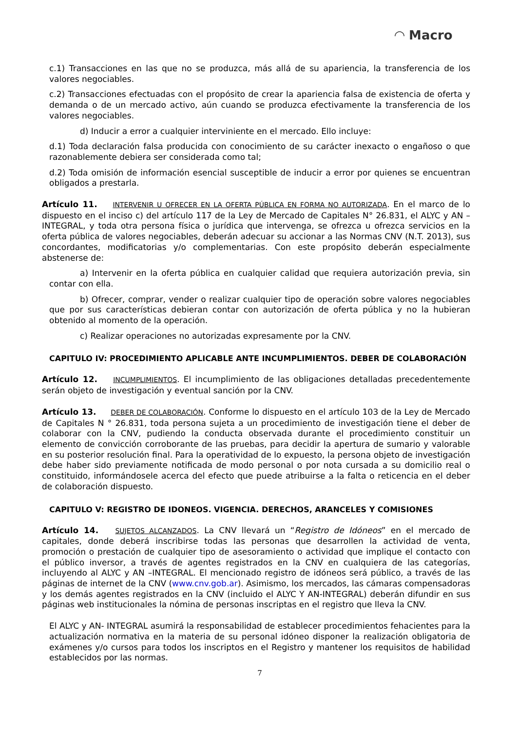◠ Macro
c.1) Transacciones en las que no se produzca, más allá de su apariencia, la transferencia de los valores negociables.
c.2) Transacciones efectuadas con el propósito de crear la apariencia falsa de existencia de oferta y demanda o de un mercado activo, aún cuando se produzca efectivamente la transferencia de los valores negociables.
d) Inducir a error a cualquier interviniente en el mercado. Ello incluye:
d.1) Toda declaración falsa producida con conocimiento de su carácter inexacto o engañoso o que razonablemente debiera ser considerada como tal;
d.2) Toda omisión de información esencial susceptible de inducir a error por quienes se encuentran obligados a prestarla.
Artículo 11. INTERVENIR U OFRECER EN LA OFERTA PÚBLICA EN FORMA NO AUTORIZADA. En el marco de lo dispuesto en el inciso c) del artículo 117 de la Ley de Mercado de Capitales N° 26.831, el ALYC y AN –INTEGRAL, y toda otra persona física o jurídica que intervenga, se ofrezca u ofrezca servicios en la oferta pública de valores negociables, deberán adecuar su accionar a las Normas CNV (N.T. 2013), sus concordantes, modificatorias y/o complementarias. Con este propósito deberán especialmente abstenerse de:
a) Intervenir en la oferta pública en cualquier calidad que requiera autorización previa, sin contar con ella.
b) Ofrecer, comprar, vender o realizar cualquier tipo de operación sobre valores negociables que por sus características debieran contar con autorización de oferta pública y no la hubieran obtenido al momento de la operación.
c) Realizar operaciones no autorizadas expresamente por la CNV.
CAPITULO IV: PROCEDIMIENTO APLICABLE ANTE INCUMPLIMIENTOS. DEBER DE COLABORACIÓN
Artículo 12. INCUMPLIMIENTOS. El incumplimiento de las obligaciones detalladas precedentemente serán objeto de investigación y eventual sanción por la CNV.
Artículo 13. DEBER DE COLABORACIÓN. Conforme lo dispuesto en el artículo 103 de la Ley de Mercado de Capitales N ° 26.831, toda persona sujeta a un procedimiento de investigación tiene el deber de colaborar con la CNV, pudiendo la conducta observada durante el procedimiento constituir un elemento de convicción corroborante de las pruebas, para decidir la apertura de sumario y valorable en su posterior resolución final. Para la operatividad de lo expuesto, la persona objeto de investigación debe haber sido previamente notificada de modo personal o por nota cursada a su domicilio real o constituido, informándosele acerca del efecto que puede atribuirse a la falta o reticencia en el deber de colaboración dispuesto.
CAPITULO V: REGISTRO DE IDONEOS. VIGENCIA. DERECHOS, ARANCELES Y COMISIONES
Artículo 14. SUJETOS ALCANZADOS. La CNV llevará un “Registro de Idóneos” en el mercado de capitales, donde deberá inscribirse todas las personas que desarrollen la actividad de venta, promoción o prestación de cualquier tipo de asesoramiento o actividad que implique el contacto con el público inversor, a través de agentes registrados en la CNV en cualquiera de las categorías, incluyendo al ALYC y AN –INTEGRAL. El mencionado registro de idóneos será público, a través de las páginas de internet de la CNV (www.cnv.gob.ar). Asimismo, los mercados, las cámaras compensadoras y los demás agentes registrados en la CNV (incluido el ALYC Y AN-INTEGRAL) deberán difundir en sus páginas web institucionales la nómina de personas inscriptas en el registro que lleva la CNV.
El ALYC y AN- INTEGRAL asumirá la responsabilidad de establecer procedimientos fehacientes para la actualización normativa en la materia de su personal idóneo disponer la realización obligatoria de exámenes y/o cursos para todos los inscriptos en el Registro y mantener los requisitos de habilidad establecidos por las normas.
7